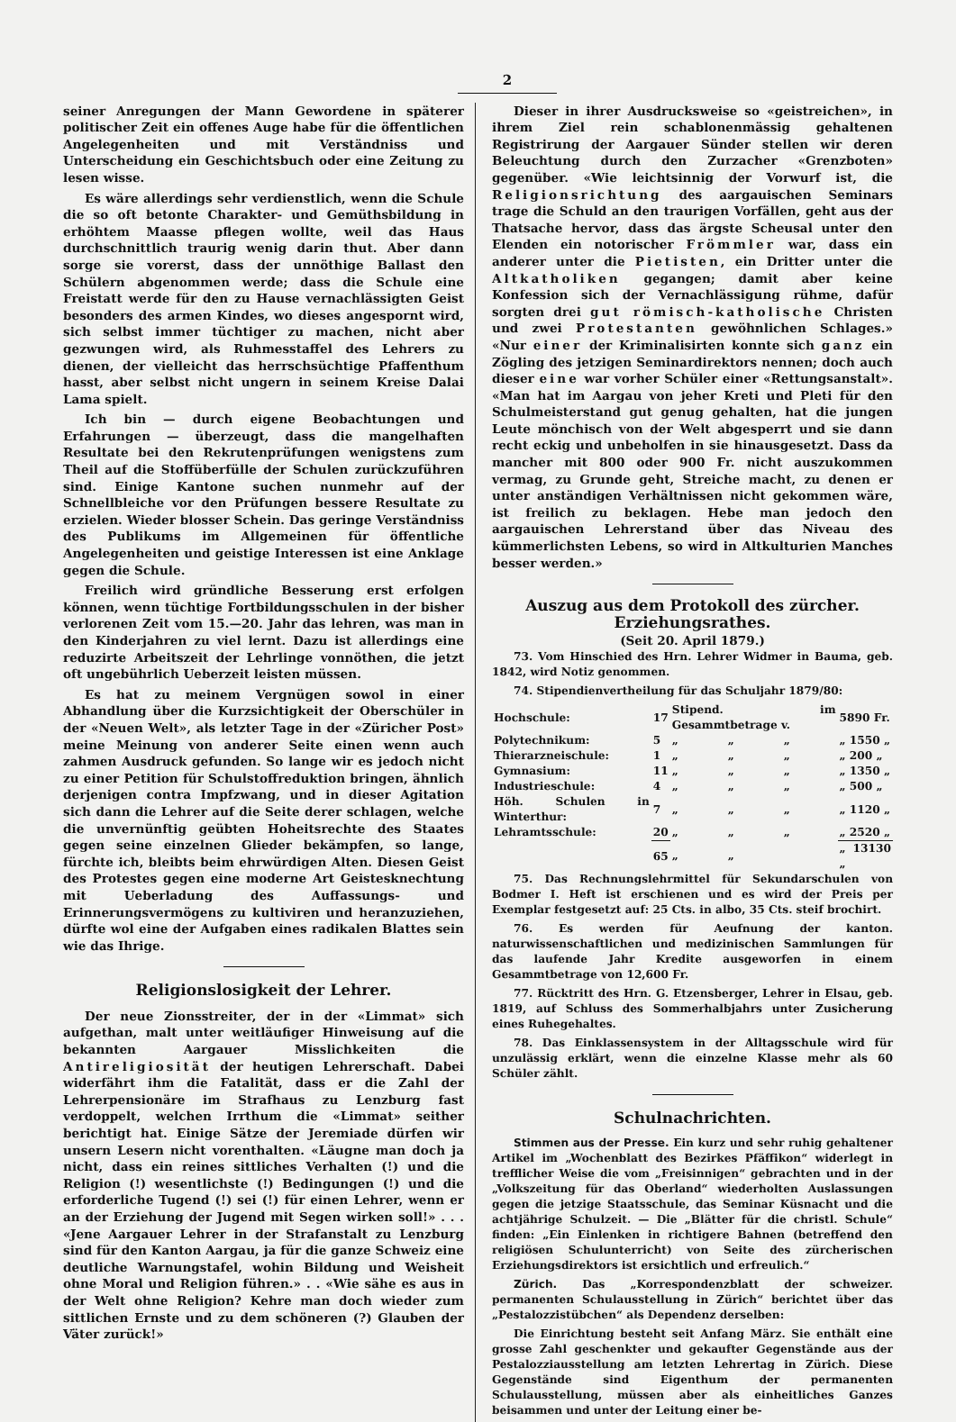2
seiner Anregungen der Mann Gewordene in späterer politischer Zeit ein offenes Auge habe für die öffentlichen Angelegenheiten und mit Verständniss und Unterscheidung ein Geschichtsbuch oder eine Zeitung zu lesen wisse.
Es wäre allerdings sehr verdienstlich, wenn die Schule die so oft betonte Charakter- und Gemüthsbildung in erhöhtem Maasse pflegen wollte, weil das Haus durchschnittlich traurig wenig darin thut. Aber dann sorge sie vorerst, dass der unnöthige Ballast den Schülern abgenommen werde; dass die Schule eine Freistatt werde für den zu Hause vernachlässigten Geist besonders des armen Kindes, wo dieses angespornt wird, sich selbst immer tüchtiger zu machen, nicht aber gezwungen wird, als Ruhmesstaffel des Lehrers zu dienen, der vielleicht das herrschsüchtige Pfaffenthum hasst, aber selbst nicht ungern in seinem Kreise Dalai Lama spielt.
Ich bin — durch eigene Beobachtungen und Erfahrungen — überzeugt, dass die mangelhaften Resultate bei den Rekrutenprüfungen wenigstens zum Theil auf die Stoffüberfülle der Schulen zurückzuführen sind. Einige Kantone suchen nunmehr auf der Schnellbleiche vor den Prüfungen bessere Resultate zu erzielen. Wieder blosser Schein. Das geringe Verständniss des Publikums im Allgemeinen für öffentliche Angelegenheiten und geistige Interessen ist eine Anklage gegen die Schule.
Freilich wird gründliche Besserung erst erfolgen können, wenn tüchtige Fortbildungsschulen in der bisher verlorenen Zeit vom 15.—20. Jahr das lehren, was man in den Kinderjahren zu viel lernt. Dazu ist allerdings eine reduzirte Arbeitszeit der Lehrlinge vonnöthen, die jetzt oft ungebührlich Ueberzeit leisten müssen.
Es hat zu meinem Vergnügen sowol in einer Abhandlung über die Kurzsichtigkeit der Oberschüler in der «Neuen Welt», als letzter Tage in der «Züricher Post» meine Meinung von anderer Seite einen wenn auch zahmen Ausdruck gefunden. So lange wir es jedoch nicht zu einer Petition für Schulstoffreduktion bringen, ähnlich derjenigen contra Impfzwang, und in dieser Agitation sich dann die Lehrer auf die Seite derer schlagen, welche die unvernünftig geübten Hoheitsrechte des Staates gegen seine einzelnen Glieder bekämpfen, so lange, fürchte ich, bleibts beim ehrwürdigen Alten. Diesen Geist des Protestes gegen eine moderne Art Geistesknechtung mit Ueberladung des Auffassungs- und Erinnerungsvermögens zu kultiviren und heranzuziehen, dürfte wol eine der Aufgaben eines radikalen Blattes sein wie das Ihrige.
Religionslosigkeit der Lehrer.
Der neue Zionsstreiter, der in der «Limmat» sich aufgethan, malt unter weitläufiger Hinweisung auf die bekannten Aargauer Misslichkeiten die Antireligiosität der heutigen Lehrerschaft. Dabei widerfährt ihm die Fatalität, dass er die Zahl der Lehrerpensionäre im Strafhaus zu Lenzburg fast verdoppelt, welchen Irrthum die «Limmat» seither berichtigt hat. Einige Sätze der Jeremiade dürfen wir unsern Lesern nicht vorenthalten. «Läugne man doch ja nicht, dass ein reines sittliches Verhalten (!) und die Religion (!) wesentlichste (!) Bedingungen (!) und die erforderliche Tugend (!) sei (!) für einen Lehrer, wenn er an der Erziehung der Jugend mit Segen wirken soll!» . . . «Jene Aargauer Lehrer in der Strafanstalt zu Lenzburg sind für den Kanton Aargau, ja für die ganze Schweiz eine deutliche Warnungstafel, wohin Bildung und Weisheit ohne Moral und Religion führen.» . . «Wie sähe es aus in der Welt ohne Religion? Kehre man doch wieder zum sittlichen Ernste und zu dem schöneren (?) Glauben der Väter zurück!»
Dieser in ihrer Ausdrucksweise so «geistreichen», in ihrem Ziel rein schablonenmässig gehaltenen Registrirung der Aargauer Sünder stellen wir deren Beleuchtung durch den Zurzacher «Grenzboten» gegenüber. «Wie leichtsinnig der Vorwurf ist, die Religionsrichtung des aargauischen Seminars trage die Schuld an den traurigen Vorfällen, geht aus der Thatsache hervor, dass das ärgste Scheusal unter den Elenden ein notorischer Frömmler war, dass ein anderer unter die Pietisten, ein Dritter unter die Altkatholiken gegangen; damit aber keine Konfession sich der Vernachlässigung rühme, dafür sorgten drei gut römisch-katholische Christen und zwei Protestanten gewöhnlichen Schlages.» «Nur einer der Kriminalisirten konnte sich ganz ein Zögling des jetzigen Seminardirektors nennen; doch auch dieser eine war vorher Schüler einer «Rettungsanstalt». «Man hat im Aargau von jeher Kreti und Pleti für den Schulmeisterstand gut genug gehalten, hat die jungen Leute mönchisch von der Welt abgesperrt und sie dann recht eckig und unbeholfen in sie hinausgesetzt. Dass da mancher mit 800 oder 900 Fr. nicht auszukommen vermag, zu Grunde geht, Streiche macht, zu denen er unter anständigen Verhältnissen nicht gekommen wäre, ist freilich zu beklagen. Hebe man jedoch den aargauischen Lehrerstand über das Niveau des kümmerlichsten Lebens, so wird in Altkulturien Manches besser werden.»
Auszug aus dem Protokoll des zürcher. Erziehungsrathes.
(Seit 20. April 1879.)
73. Vom Hinschied des Hrn. Lehrer Widmer in Bauma, geb. 1842, wird Notiz genommen.
74. Stipendienvertheilung für das Schuljahr 1879/80:
| Hochschule: | 17 | Stipend. im Gesammtbetrage v. | | | 5890 Fr. |
| Polytechnikum: | 5 | „ | „ | „ | „ 1550 „ |
| Thierarzneischule: | 1 | „ | „ | „ | „ 200 „ |
| Gymnasium: | 11 | „ | „ | „ | „ 1350 „ |
| Industrieschule: | 4 | „ | „ | „ | „ 500 „ |
| Höh. Schulen in Winterthur: | 7 | „ | „ | „ | „ 1120 „ |
| Lehramtsschule: | 20 | „ | „ | „ | „ 2520 „ |
| | 65 | „ | „ | | „ 13130 „ |
75. Das Rechnungslehrmittel für Sekundarschulen von Bodmer I. Heft ist erschienen und es wird der Preis per Exemplar festgesetzt auf: 25 Cts. in albo, 35 Cts. steif brochirt.
76. Es werden für Aeufnung der kanton. naturwissenschaftlichen und medizinischen Sammlungen für das laufende Jahr Kredite ausgeworfen in einem Gesammtbetrage von 12,600 Fr.
77. Rücktritt des Hrn. G. Etzensberger, Lehrer in Elsau, geb. 1819, auf Schluss des Sommerhalbjahrs unter Zusicherung eines Ruhegehaltes.
78. Das Einklassensystem in der Alltagsschule wird für unzulässig erklärt, wenn die einzelne Klasse mehr als 60 Schüler zählt.
Schulnachrichten.
Stimmen aus der Presse. Ein kurz und sehr ruhig gehaltener Artikel im „Wochenblatt des Bezirkes Pfäffikon“ widerlegt in trefflicher Weise die vom „Freisinnigen“ gebrachten und in der „Volkszeitung für das Oberland“ wiederholten Auslassungen gegen die jetzige Staatsschule, das Seminar Küsnacht und die achtjährige Schulzeit. — Die „Blätter für die christl. Schule“ finden: „Ein Einlenken in richtigere Bahnen (betreffend den religiösen Schulunterricht) von Seite des zürcherischen Erziehungsdirektors ist ersichtlich und erfreulich.“
Zürich. Das „Korrespondenzblatt der schweizer. permanenten Schulausstellung in Zürich“ berichtet über das „Pestalozzistübchen“ als Dependenz derselben:
Die Einrichtung besteht seit Anfang März. Sie enthält eine grosse Zahl geschenkter und gekaufter Gegenstände aus der Pestalozziausstellung am letzten Lehrertag in Zürich. Diese Gegenstände sind Eigenthum der permanenten Schulausstellung, müssen aber als einheitliches Ganzes beisammen und unter der Leitung einer be-